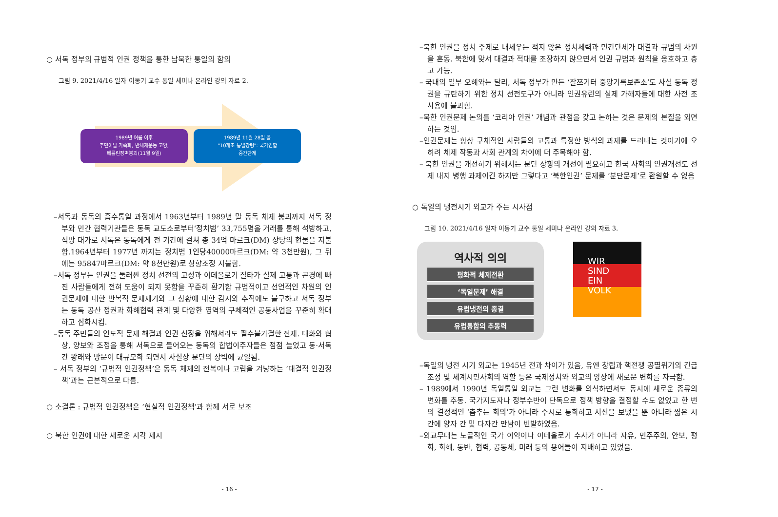○ 서독 정부의 규범적 인권 정책을 통한 남북한 통일의 함의
그림 9. 2021/4/16 일자 이동기 교수 통일 세미나 온라인 강의 자료 2.
1989년 여름 이후
주민이탈 가속화, 반체제운동 고양,
베를린장벽붕괴(11월 9일)
1989년 11월 28일 콜
"10개조 통일강령": 국가연합
중간단계
–서독과 동독의 흡수통일 과정에서 1963년부터 1989년 말 동독 체제 붕괴까지 서독 정부와 민간 협력기관들은 동독 교도소로부터‘정치범’ 33,755명을 거래를 통해 석방하고, 석방 대가로 서독은 동독에게 전 기간에 걸쳐 총 34억 마르크(DM) 상당의 현물을 지불함.1964년부터 1977년 까지는 정치범 1인당40000마르크(DM: 약 3천만원), 그 뒤에는 95847마르크(DM: 약 8천만원)로 상향조정 지불함.
–서독 정부는 인권을 둘러싼 정치 선전의 고성과 이데올로기 질타가 실제 고통과 곤경에 빠진 사람들에게 전혀 도움이 되지 못함을 꾸준히 환기함 규범적이고 선언적인 차원의 인권문제에 대한 반복적 문제제기와 그 상황에 대한 감시와 추적에도 불구하고 서독 정부는 동독 공산 정권과 화해협력 관계 및 다양한 영역의 구체적인 공동사업을 꾸준히 확대하고 심화시킴.
–동독 주민들의 인도적 문제 해결과 인권 신장을 위해서라도 필수불가결한 전제. 대화와 협상, 양보와 조정을 통해 서독으로 들어오는 동독의 합법이주자들은 점점 늘었고 동·서독 간 왕래와 방문이 대규모화 되면서 사실상 분단의 장벽에 균열됨.
– 서독 정부의 ‘규범적 인권정책’은 동독 체제의 전복이나 고립을 겨냥하는 ‘대결적 인권정책’과는 근본적으로 다름.
○ 소결론 : 규범적 인권정책은 ‘현실적 인권정책’과 함께 서로 보조
○ 북한 인권에 대한 새로운 시각 제시
- 16 -
–북한 인권을 정치 주제로 내세우는 적지 않은 정치세력과 민간단체가 대결과 규범의 차원을 혼동. 북한에 맞서 대결과 적대를 조장하지 않으면서 인권 규범과 원칙을 옹호하고 충고 가능.
– 국내의 일부 오해와는 달리, 서독 정부가 만든 ‘잘쯔기터 중앙기록보존소’도 사실 동독 정권을 규탄하기 위한 정치 선전도구가 아니라 인권유린의 실제 가해자들에 대한 사전 조사용에 불과함.
–북한 인권문제 논의를 ‘코리아 인권’ 개념과 관점을 갖고 논하는 것은 문제의 본질을 외면하는 것임.
–인권문제는 항상 구체적인 사람들의 고통과 특정한 방식의 과제를 드러내는 것이기에 오히려 체제 작동과 사회 관계의 차이에 더 주목해야 함.
– 북한 인권을 개선하기 위해서는 분단 상황의 개선이 필요하고 한국 사회의 인권개선도 선제 내지 병행 과제이긴 하지만 그렇다고 ‘북한인권’ 문제를 ‘분단문제’로 환원할 수 없음
○ 독일의 냉전시기 외교가 주는 시사점
그림 10. 2021/4/16 일자 이동기 교수 통일 세미나 온라인 강의 자료 3.
역사적 의의
평화적 체제전환
‘독일문제’ 해결
유럽냉전의 종결
유럽통합의 추동력
WIR
SIND
EIN
VOLK
–독일의 냉전 시기 외교는 1945년 전과 차이가 있음, 유엔 창립과 핵전쟁 공멸위기의 긴급 조정 및 세계시민사회의 역할 등은 국제정치와 외교의 양상에 새로운 변화를 자극함.
– 1989에서 1990년 독일통일 외교는 그런 변화를 의식하면서도 동시에 새로운 종류의 변화를 추동. 국가지도자나 정부수반이 단독으로 정책 방향을 결정할 수도 없었고 한 번의 결정적인 ‘춤추는 회의’가 아니라 수시로 통화하고 서신을 보냈을 뿐 아니라 짧은 시간에 양자 간 및 다자간 만남이 빈발하였음.
–외교무대는 노골적인 국가 이익이나 이데올로기 수사가 아니라 자유, 민주주의, 안보, 평화, 화해, 동반, 협력, 공동체, 미래 등의 용어들이 지배하고 있었음.
- 17 -